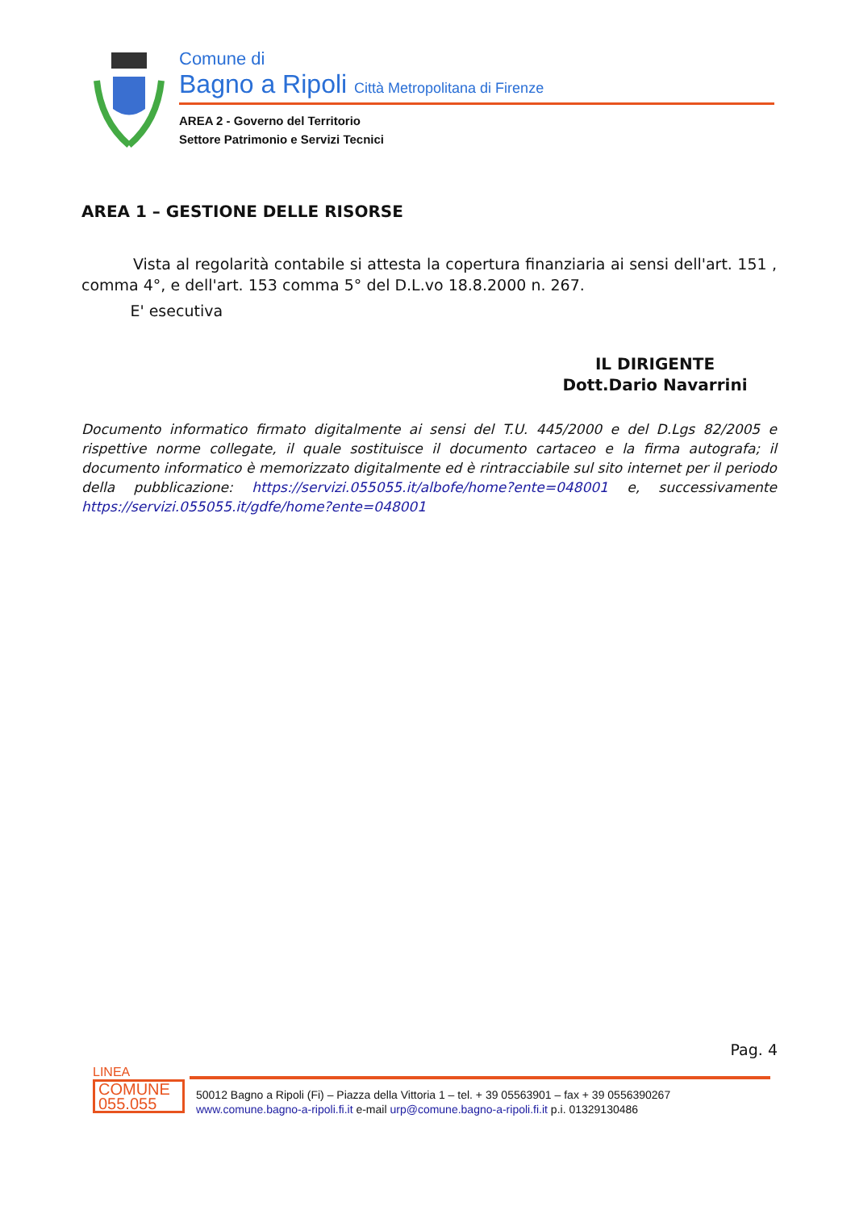Comune di
Bagno a Ripoli Città Metropolitana di Firenze
AREA 2 - Governo del Territorio
Settore Patrimonio e Servizi Tecnici
AREA 1 – GESTIONE DELLE RISORSE
Vista al regolarità contabile si attesta la copertura finanziaria ai sensi dell'art. 151 , comma 4°, e dell'art. 153 comma 5° del D.L.vo 18.8.2000 n. 267.
E' esecutiva
IL DIRIGENTE
Dott.Dario Navarrini
Documento informatico firmato digitalmente ai sensi del T.U. 445/2000 e del D.Lgs 82/2005 e rispettive norme collegate, il quale sostituisce il documento cartaceo e la firma autografa; il documento informatico è memorizzato digitalmente ed è rintracciabile sul sito internet per il periodo della pubblicazione: https://servizi.055055.it/albofe/home?ente=048001 e, successivamente https://servizi.055055.it/gdfe/home?ente=048001
Pag. 4
LINEA
COMUNE
055.055
50012 Bagno a Ripoli (Fi) – Piazza della Vittoria 1 – tel. + 39 05563901 – fax + 39 0556390267
www.comune.bagno-a-ripoli.fi.it e-mail urp@comune.bagno-a-ripoli.fi.it p.i. 01329130486